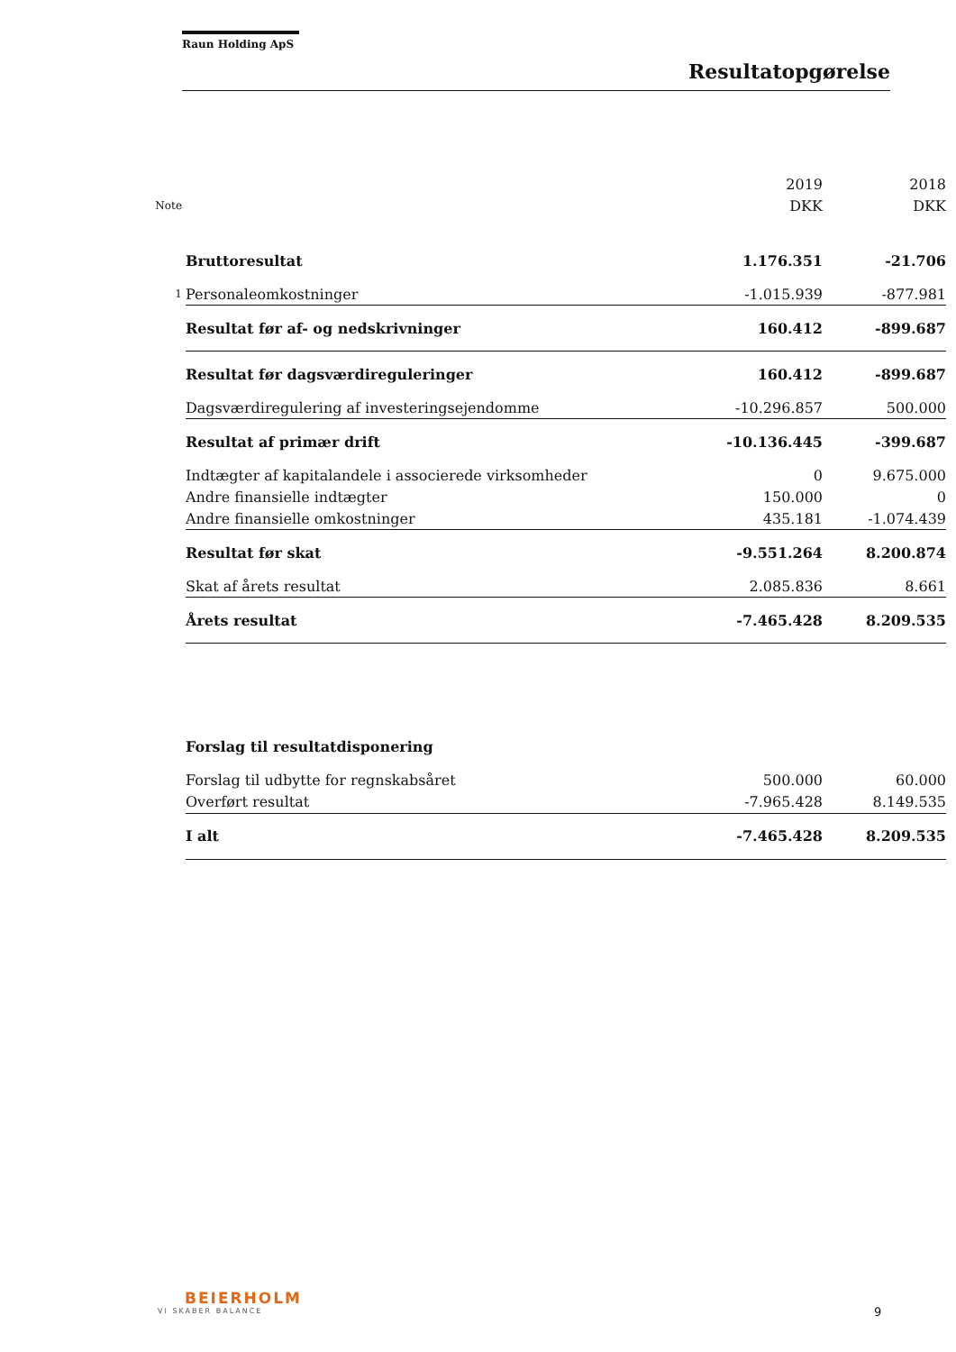Raun Holding ApS
Resultatopgørelse
| | | 2019 | 2018 |
| --- | --- | --- | --- |
| Note | | DKK | DKK |
| | Bruttoresultat | 1.176.351 | -21.706 |
| 1 | Personaleomkostninger | -1.015.939 | -877.981 |
| | Resultat før af- og nedskrivninger | 160.412 | -899.687 |
| | Resultat før dagsværdireguleringer | 160.412 | -899.687 |
| | Dagsværdiregulering af investeringsejendomme | -10.296.857 | 500.000 |
| | Resultat af primær drift | -10.136.445 | -399.687 |
| | Indtægter af kapitalandele i associerede virksomheder | 0 | 9.675.000 |
| | Andre finansielle indtægter | 150.000 | 0 |
| | Andre finansielle omkostninger | 435.181 | -1.074.439 |
| | Resultat før skat | -9.551.264 | 8.200.874 |
| | Skat af årets resultat | 2.085.836 | 8.661 |
| | Årets resultat | -7.465.428 | 8.209.535 |
| | Forslag til resultatdisponering | | |
| | Forslag til udbytte for regnskabsåret | 500.000 | 60.000 |
| | Overført resultat | -7.965.428 | 8.149.535 |
| | I alt | -7.465.428 | 8.209.535 |
BEIERHOLM
VI SKABER BALANCE
9